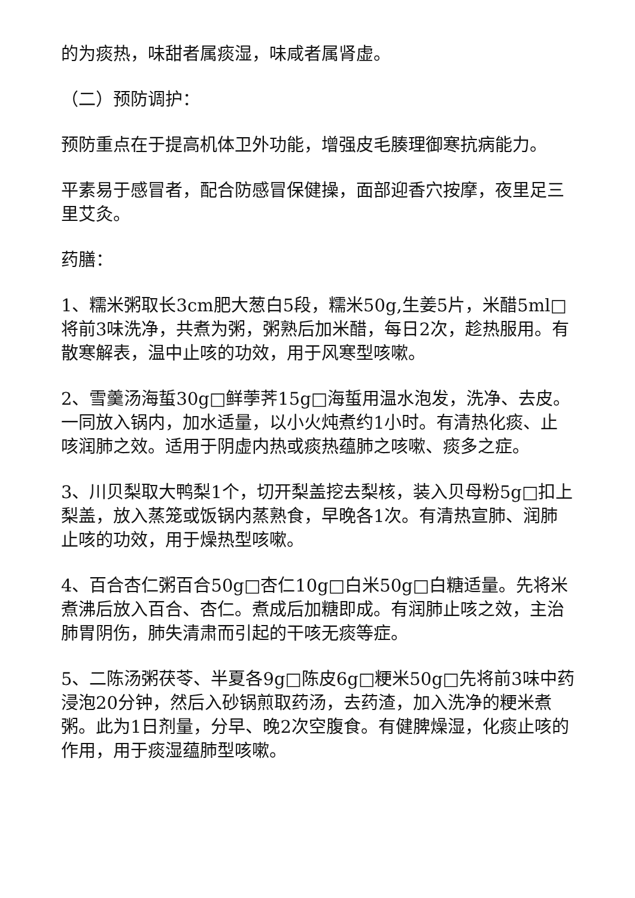的为痰热，味甜者属痰湿，味咸者属肾虚。
（二）预防调护：
预防重点在于提高机体卫外功能，增强皮毛腠理御寒抗病能力。
平素易于感冒者，配合防感冒保健操，面部迎香穴按摩，夜里足三里艾灸。
药膳：
1、糯米粥取长3cm肥大葱白5段，糯米50g,生姜5片，米醋5ml□将前3味洗净，共煮为粥，粥熟后加米醋，每日2次，趁热服用。有散寒解表，温中止咳的功效，用于风寒型咳嗽。
2、雪羹汤海蜇30g□鲜荸荠15g□海蜇用温水泡发，洗净、去皮。一同放入锅内，加水适量，以小火炖煮约1小时。有清热化痰、止咳润肺之效。适用于阴虚内热或痰热蕴肺之咳嗽、痰多之症。
3、川贝梨取大鸭梨1个，切开梨盖挖去梨核，装入贝母粉5g□扣上梨盖，放入蒸笼或饭锅内蒸熟食，早晚各1次。有清热宣肺、润肺止咳的功效，用于燥热型咳嗽。
4、百合杏仁粥百合50g□杏仁10g□白米50g□白糖适量。先将米煮沸后放入百合、杏仁。煮成后加糖即成。有润肺止咳之效，主治肺胃阴伤，肺失清肃而引起的干咳无痰等症。
5、二陈汤粥茯苓、半夏各9g□陈皮6g□粳米50g□先将前3味中药浸泡20分钟，然后入砂锅煎取药汤，去药渣，加入洗净的粳米煮粥。此为1日剂量，分早、晚2次空腹食。有健脾燥湿，化痰止咳的作用，用于痰湿蕴肺型咳嗽。